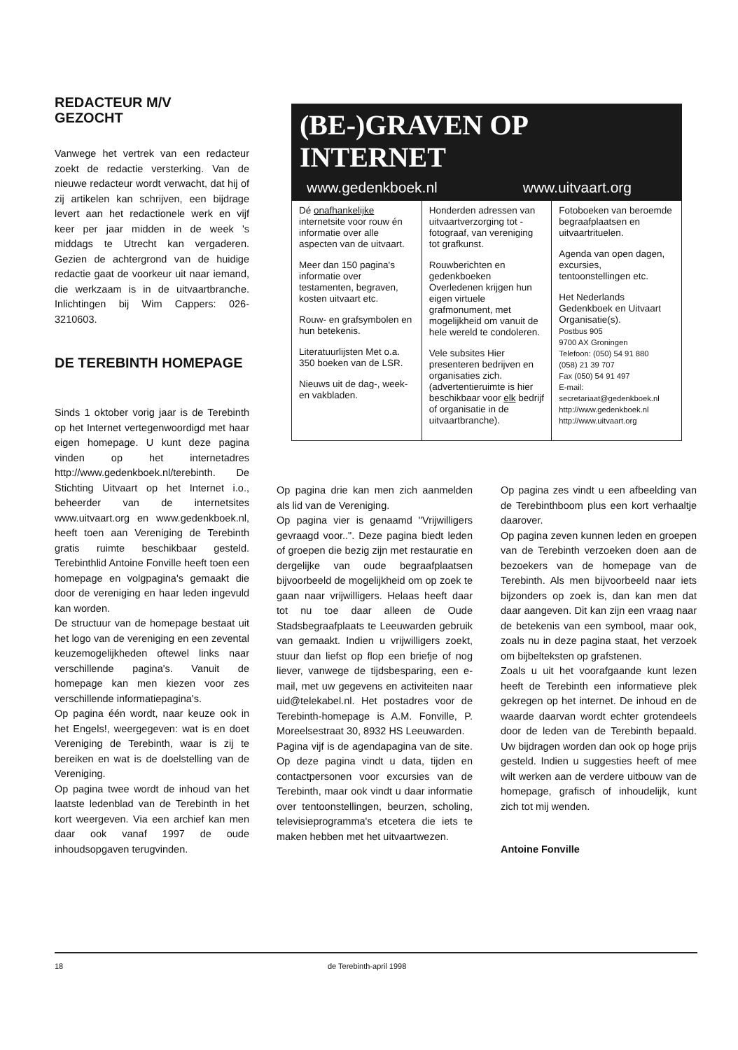REDACTEUR M/V
GEZOCHT
Vanwege het vertrek van een redacteur zoekt de redactie versterking. Van de nieuwe redacteur wordt verwacht, dat hij of zij artikelen kan schrijven, een bijdrage levert aan het redactionele werk en vijf keer per jaar midden in de week 's middags te Utrecht kan vergaderen. Gezien de achtergrond van de huidige redactie gaat de voorkeur uit naar iemand, die werkzaam is in de uitvaartbranche. Inlichtingen bij Wim Cappers: 026-3210603.
DE TEREBINTH HOMEPAGE
Sinds 1 oktober vorig jaar is de Terebinth op het Internet vertegenwoordigd met haar eigen homepage. U kunt deze pagina vinden op het internetadres http://www.gedenkboek.nl/terebinth. De Stichting Uitvaart op het Internet i.o., beheerder van de internetsites www.uitvaart.org en www.gedenkboek.nl, heeft toen aan Vereniging de Terebinth gratis ruimte beschikbaar gesteld. Terebinthlid Antoine Fonville heeft toen een homepage en volgpagina's gemaakt die door de vereniging en haar leden ingevuld kan worden.
De structuur van de homepage bestaat uit het logo van de vereniging en een zevental keuzemogelijkheden oftewel links naar verschillende pagina's. Vanuit de homepage kan men kiezen voor zes verschillende informatiepagina's.
Op pagina één wordt, naar keuze ook in het Engels!, weergegeven: wat is en doet Vereniging de Terebinth, waar is zij te bereiken en wat is de doelstelling van de Vereniging.
Op pagina twee wordt de inhoud van het laatste ledenblad van de Terebinth in het kort weergeven. Via een archief kan men daar ook vanaf 1997 de oude inhoudsopgaven terugvinden.
(BE-)GRAVEN OP INTERNET
www.gedenkboek.nl www.uitvaart.org
| Dé onafhankelijke internetsite voor rouw én informatie over alle aspecten van de uitvaart. Meer dan 150 pagina's informatie over testamenten, begraven, kosten uitvaart etc. Rouw- en grafsymbolen en hun betekenis. Literatuurlijsten Met o.a. 350 boeken van de LSR. Nieuws uit de dag-, week- en vakbladen. | Honderden adressen van uitvaartverzorging tot -fotograaf, van vereniging tot grafkunst. Rouwberichten en gedenkboeken Overledenen krijgen hun eigen virtuele grafmonument, met mogelijkheid om vanuit de hele wereld te condoleren. Vele subsites Hier presenteren bedrijven en organisaties zich. (advertentieruimte is hier beschikbaar voor elk bedrijf of organisatie in de uitvaartbranche). | Fotoboeken van beroemde begraafplaatsen en uitvaartrituelen. Agenda van open dagen, excursies, tentoonstellingen etc. Het Nederlands Gedenkboek en Uitvaart Organisatie(s). Postbus 905 9700 AX Groningen Telefoon: (050) 54 91 880 (058) 21 39 707 Fax (050) 54 91 497 E-mail: secretariaat@gedenkboek.nl http://www.gedenkboek.nl http://www.uitvaart.org |
Op pagina drie kan men zich aanmelden als lid van de Vereniging.
Op pagina vier is genaamd "Vrijwilligers gevraagd voor..". Deze pagina biedt leden of groepen die bezig zijn met restauratie en dergelijke van oude begraafplaatsen bijvoorbeeld de mogelijkheid om op zoek te gaan naar vrijwilligers. Helaas heeft daar tot nu toe daar alleen de Oude Stadsbegraafplaats te Leeuwarden gebruik van gemaakt. Indien u vrijwilligers zoekt, stuur dan liefst op flop een briefje of nog liever, vanwege de tijdsbesparing, een e-mail, met uw gegevens en activiteiten naar uid@telekabel.nl. Het postadres voor de Terebinth-homepage is A.M. Fonville, P. Moreelsestraat 30, 8932 HS Leeuwarden.
Pagina vijf is de agendapagina van de site. Op deze pagina vindt u data, tijden en contactpersonen voor excursies van de Terebinth, maar ook vindt u daar informatie over tentoonstellingen, beurzen, scholing, televisieprogramma's etcetera die iets te maken hebben met het uitvaartwezen.
Op pagina zes vindt u een afbeelding van de Terebinthboom plus een kort verhaaltje daarover.
Op pagina zeven kunnen leden en groepen van de Terebinth verzoeken doen aan de bezoekers van de homepage van de Terebinth. Als men bijvoorbeeld naar iets bijzonders op zoek is, dan kan men dat daar aangeven. Dit kan zijn een vraag naar de betekenis van een symbool, maar ook, zoals nu in deze pagina staat, het verzoek om bijbelteksten op grafstenen.
Zoals u uit het voorafgaande kunt lezen heeft de Terebinth een informatieve plek gekregen op het internet. De inhoud en de waarde daarvan wordt echter grotendeels door de leden van de Terebinth bepaald. Uw bijdragen worden dan ook op hoge prijs gesteld. Indien u suggesties heeft of mee wilt werken aan de verdere uitbouw van de homepage, grafisch of inhoudelijk, kunt zich tot mij wenden.
Antoine Fonville
18 de Terebinth-april 1998